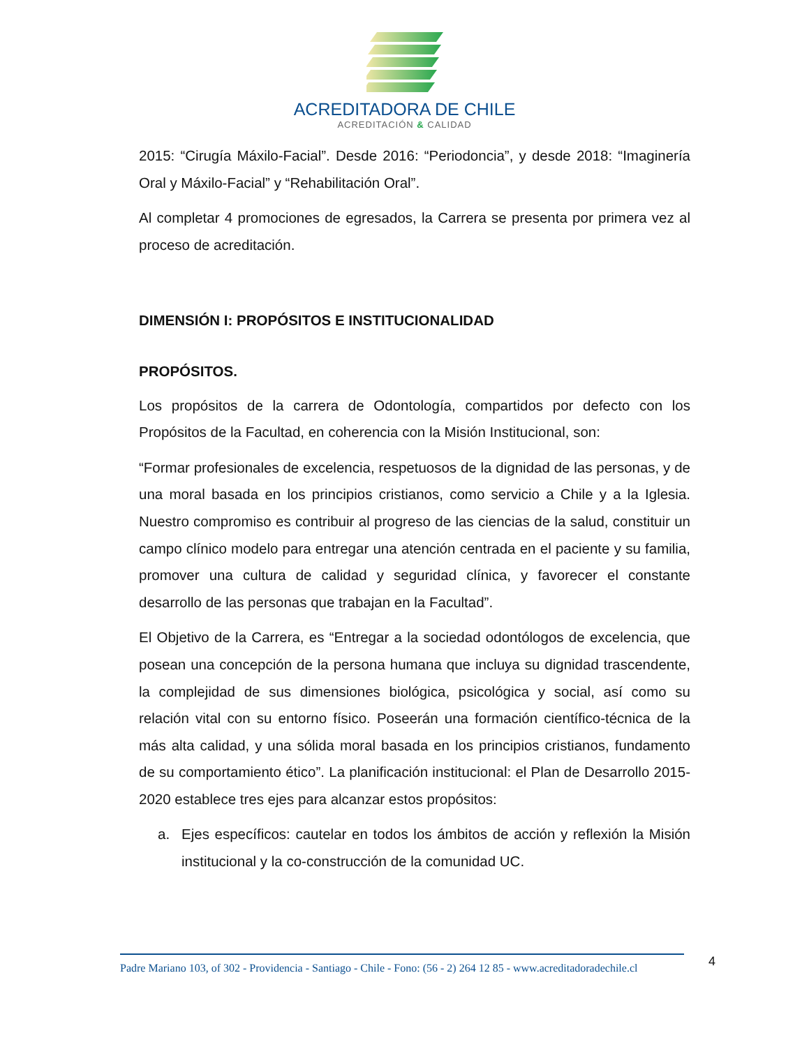ACREDITADORA DE CHILE
ACREDITACIÓN & CALIDAD
2015: “Cirugía Máxilo-Facial”. Desde 2016: “Periodoncia”, y desde 2018: “Imaginería Oral y Máxilo-Facial” y “Rehabilitación Oral”.
Al completar 4 promociones de egresados, la Carrera se presenta por primera vez al proceso de acreditación.
DIMENSIÓN I: PROPÓSITOS E INSTITUCIONALIDAD
PROPÓSITOS.
Los propósitos de la carrera de Odontología, compartidos por defecto con los Propósitos de la Facultad, en coherencia con la Misión Institucional, son:
“Formar profesionales de excelencia, respetuosos de la dignidad de las personas, y de una moral basada en los principios cristianos, como servicio a Chile y a la Iglesia. Nuestro compromiso es contribuir al progreso de las ciencias de la salud, constituir un campo clínico modelo para entregar una atención centrada en el paciente y su familia, promover una cultura de calidad y seguridad clínica, y favorecer el constante desarrollo de las personas que trabajan en la Facultad”.
El Objetivo de la Carrera, es “Entregar a la sociedad odontólogos de excelencia, que posean una concepción de la persona humana que incluya su dignidad trascendente, la complejidad de sus dimensiones biológica, psicológica y social, así como su relación vital con su entorno físico. Poseerán una formación científico-técnica de la más alta calidad, y una sólida moral basada en los principios cristianos, fundamento de su comportamiento ético”. La planificación institucional: el Plan de Desarrollo 2015-2020 establece tres ejes para alcanzar estos propósitos:
a. Ejes específicos: cautelar en todos los ámbitos de acción y reflexión la Misión institucional y la co-construcción de la comunidad UC.
Padre Mariano 103, of 302 - Providencia - Santiago - Chile - Fono: (56 - 2) 264 12 85 - www.acreditadoradechile.cl
4